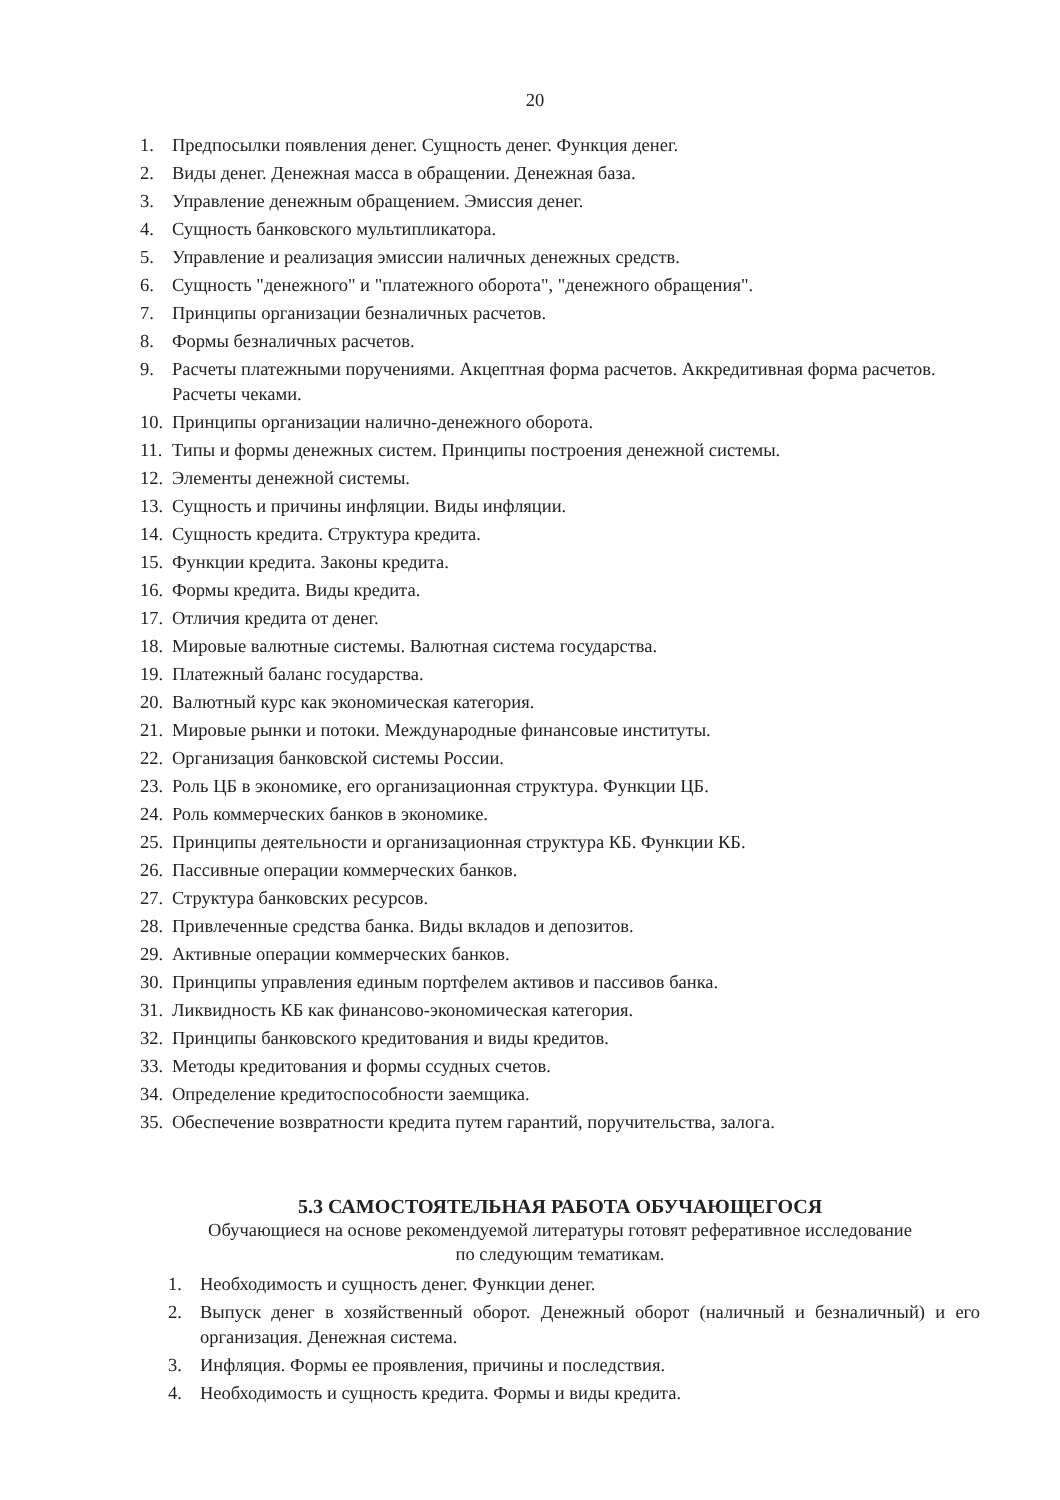20
1. Предпосылки появления денег. Сущность денег. Функция денег.
2. Виды денег. Денежная масса в обращении. Денежная база.
3. Управление денежным обращением. Эмиссия денег.
4. Сущность банковского мультипликатора.
5. Управление и реализация эмиссии наличных денежных средств.
6. Сущность "денежного" и "платежного оборота", "денежного обращения".
7. Принципы организации безналичных расчетов.
8. Формы безналичных расчетов.
9. Расчеты платежными поручениями. Акцептная форма расчетов. Аккредитивная форма расчетов. Расчеты чеками.
10. Принципы организации налично-денежного оборота.
11. Типы и формы денежных систем. Принципы построения денежной системы.
12. Элементы денежной системы.
13. Сущность и причины инфляции. Виды инфляции.
14. Сущность кредита. Структура кредита.
15. Функции кредита. Законы кредита.
16. Формы кредита. Виды кредита.
17. Отличия кредита от денег.
18. Мировые валютные системы. Валютная система государства.
19. Платежный баланс государства.
20. Валютный курс как экономическая категория.
21. Мировые рынки и потоки. Международные финансовые институты.
22. Организация банковской системы России.
23. Роль ЦБ в экономике, его организационная структура. Функции ЦБ.
24. Роль коммерческих банков в экономике.
25. Принципы деятельности и организационная структура КБ. Функции КБ.
26. Пассивные операции коммерческих банков.
27. Структура банковских ресурсов.
28. Привлеченные средства банка. Виды вкладов и депозитов.
29. Активные операции коммерческих банков.
30. Принципы управления единым портфелем активов и пассивов банка.
31. Ликвидность КБ как финансово-экономическая категория.
32. Принципы банковского кредитования и виды кредитов.
33. Методы кредитования и формы ссудных счетов.
34. Определение кредитоспособности заемщика.
35. Обеспечение возвратности кредита путем гарантий, поручительства, залога.
5.3 САМОСТОЯТЕЛЬНАЯ РАБОТА ОБУЧАЮЩЕГОСЯ
Обучающиеся на основе рекомендуемой литературы готовят реферативное исследование
по следующим тематикам.
1. Необходимость и сущность денег. Функции денег.
2. Выпуск денег в хозяйственный оборот. Денежный оборот (наличный и безналичный) и его организация. Денежная система.
3. Инфляция. Формы ее проявления, причины и последствия.
4. Необходимость и сущность кредита. Формы и виды кредита.